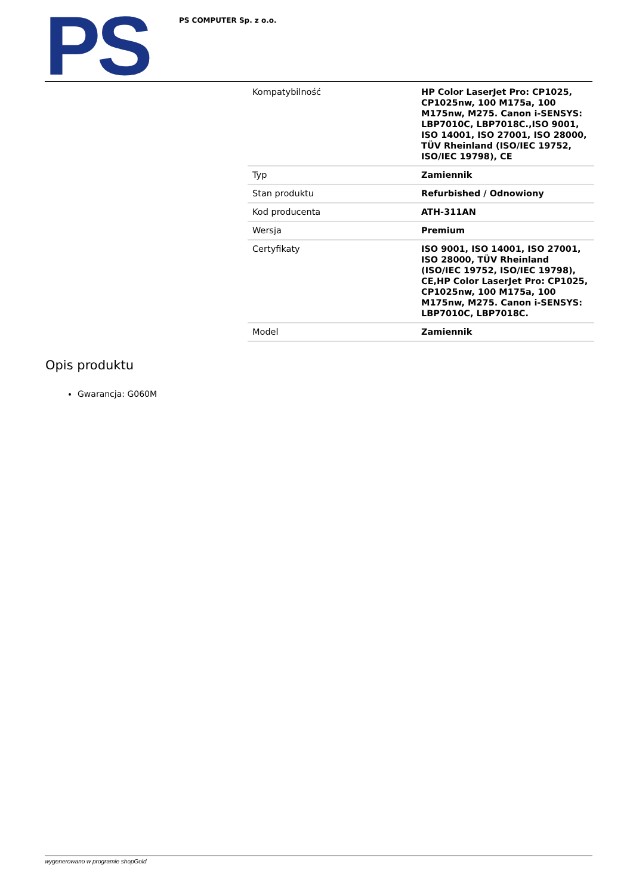PS
PS COMPUTER Sp. z o.o.
| Kompatybilność | HP Color LaserJet Pro: CP1025, CP1025nw, 100 M175a, 100 M175nw, M275. Canon i-SENSYS: LBP7010C, LBP7018C.,ISO 9001, ISO 14001, ISO 27001, ISO 28000, TÜV Rheinland (ISO/IEC 19752, ISO/IEC 19798), CE |
| Typ | Zamiennik |
| Stan produktu | Refurbished / Odnowiony |
| Kod producenta | ATH-311AN |
| Wersja | Premium |
| Certyfikaty | ISO 9001, ISO 14001, ISO 27001, ISO 28000, TÜV Rheinland (ISO/IEC 19752, ISO/IEC 19798), CE,HP Color LaserJet Pro: CP1025, CP1025nw, 100 M175a, 100 M175nw, M275. Canon i-SENSYS: LBP7010C, LBP7018C. |
| Model | Zamiennik |
Opis produktu
Gwarancja: G060M
wygenerowano w programie shopGold